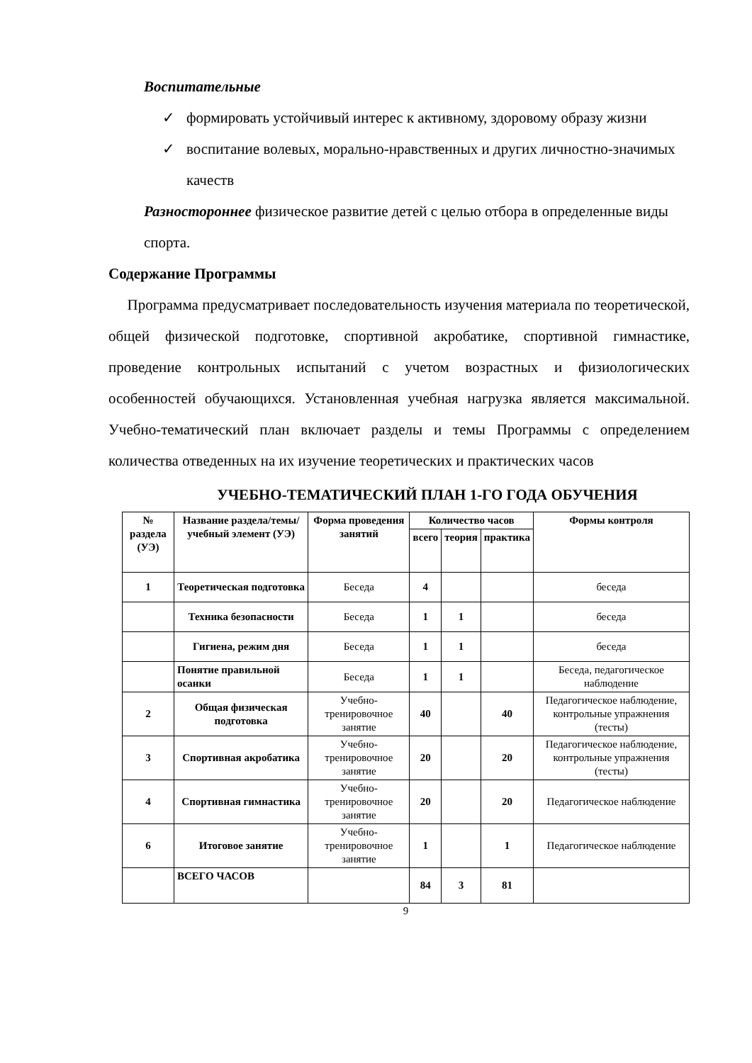Воспитательные
✓ формировать устойчивый интерес к активному, здоровому образу жизни
✓ воспитание волевых, морально-нравственных и других личностно-значимых качеств
Разностороннее физическое развитие детей с целью отбора в определенные виды спорта.
Содержание Программы
Программа предусматривает последовательность изучения материала по теоретической, общей физической подготовке, спортивной акробатике, спортивной гимнастике, проведение контрольных испытаний с учетом возрастных и физиологических особенностей обучающихся. Установленная учебная нагрузка является максимальной. Учебно-тематический план включает разделы и темы Программы с определением количества отведенных на их изучение теоретических и практических часов
УЧЕБНО-ТЕМАТИЧЕСКИЙ ПЛАН 1-ГО ГОДА ОБУЧЕНИЯ
| № раздела (УЭ) | Название раздела/темы/ учебный элемент (УЭ) | Форма проведения занятий | Количество часов | | | Формы контроля |
| --- | --- | --- | --- | --- | --- | --- |
| | | | всего | теория | практика | |
| 1 | Теоретическая подготовка | Беседа | 4 | | | беседа |
| | Техника безопасности | Беседа | 1 | 1 | | беседа |
| | Гигиена, режим дня | Беседа | 1 | 1 | | беседа |
| | Понятие правильной осанки | Беседа | 1 | 1 | | Беседа, педагогическое наблюдение |
| 2 | Общая физическая подготовка | Учебно-тренировочное занятие | 40 | | 40 | Педагогическое наблюдение, контрольные упражнения (тесты) |
| 3 | Спортивная акробатика | Учебно-тренировочное занятие | 20 | | 20 | Педагогическое наблюдение, контрольные упражнения (тесты) |
| 4 | Спортивная гимнастика | Учебно-тренировочное занятие | 20 | | 20 | Педагогическое наблюдение |
| 6 | Итоговое занятие | Учебно-тренировочное занятие | 1 | | 1 | Педагогическое наблюдение |
| | ВСЕГО ЧАСОВ | | 84 | 3 | 81 | |
9